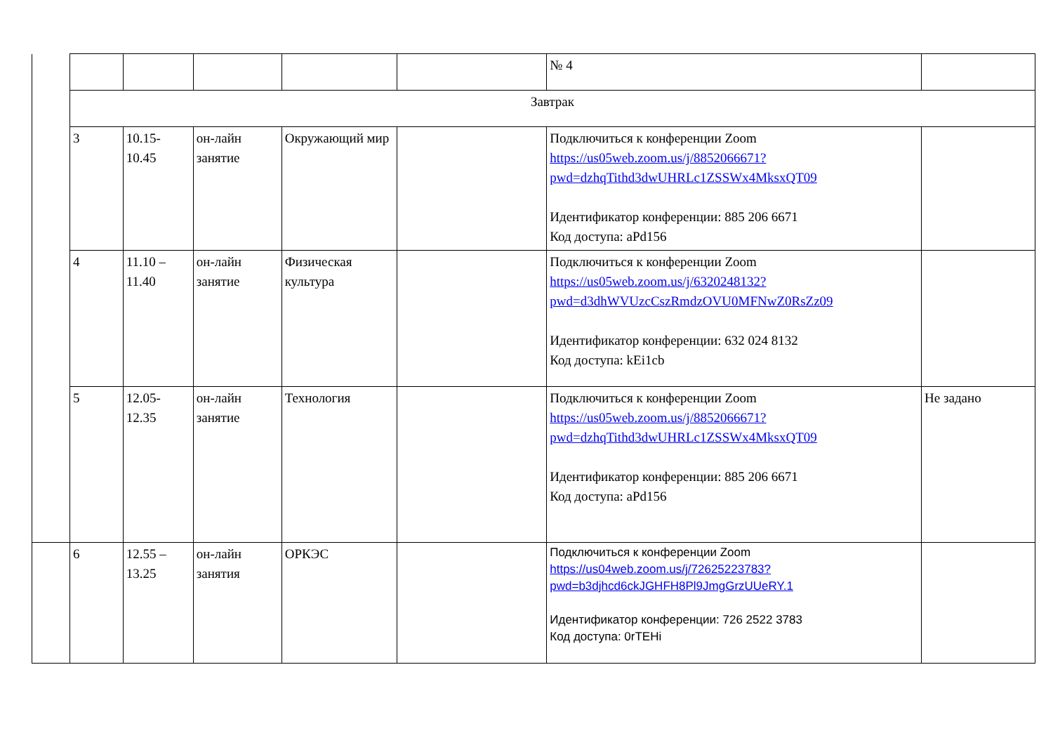| | | | | | | № 4 | |
| | Завтрак | | | | | | |
| | 3 | 10.15- 10.45 | он-лайн занятие | Окружающий мир | | Подключиться к конференции Zoom https://us05web.zoom.us/j/8852066671?pwd=dzhqTithd3dwUHRLc1ZSSWx4MksxQT09 Идентификатор конференции: 885 206 6671 Код доступа: aPd156 | |
| | 4 | 11.10 – 11.40 | он-лайн занятие | Физическая культура | | Подключиться к конференции Zoom https://us05web.zoom.us/j/6320248132?pwd=d3dhWVUzcCszRmdzOVU0MFNwZ0RsZz09 Идентификатор конференции: 632 024 8132 Код доступа: kEi1cb | |
| | 5 | 12.05- 12.35 | он-лайн занятие | Технология | | Подключиться к конференции Zoom https://us05web.zoom.us/j/8852066671?pwd=dzhqTithd3dwUHRLc1ZSSWx4MksxQT09 Идентификатор конференции: 885 206 6671 Код доступа: aPd156 | Не задано |
| | 6 | 12.55 – 13.25 | он-лайн занятия | ОРКЭС | | Подключиться к конференции Zoom https://us04web.zoom.us/j/72625223783?pwd=b3djhcd6ckJGHFH8Pl9JmgGrzUUeRY.1 Идентификатор конференции: 726 2522 3783 Код доступа: 0rTEHi | |